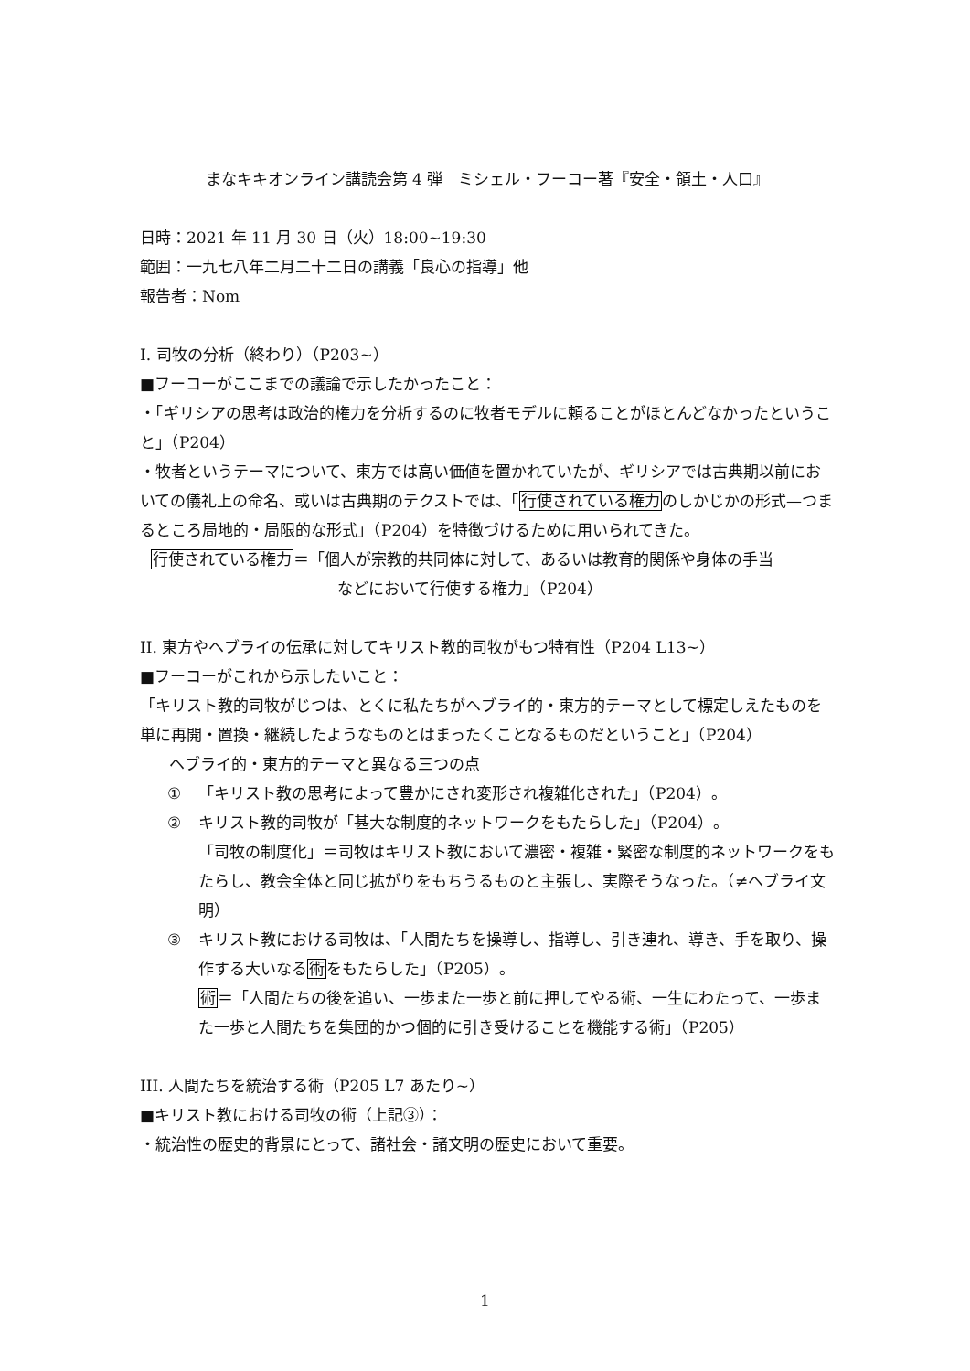まなキキオンライン講読会第 4 弾　ミシェル・フーコー著『安全・領土・人口』
日時：2021 年 11 月 30 日（火）18:00~19:30
範囲：一九七八年二月二十二日の講義「良心の指導」他
報告者：Nom
I. 司牧の分析（終わり）（P203~）
■フーコーがここまでの議論で示したかったこと：
・「ギリシアの思考は政治的権力を分析するのに牧者モデルに頼ることがほとんどなかったということ」（P204）
・牧者というテーマについて、東方では高い価値を置かれていたが、ギリシアでは古典期以前においての儀礼上の命名、或いは古典期のテクストでは、「行使されている権力のしかじかの形式—つまるところ局地的・局限的な形式」（P204）を特徴づけるために用いられてきた。
行使されている権力＝「個人が宗教的共同体に対して、あるいは教育的関係や身体の手当
などにおいて行使する権力」（P204）
II. 東方やヘブライの伝承に対してキリスト教的司牧がもつ特有性（P204 L13~）
■フーコーがこれから示したいこと：
「キリスト教的司牧がじつは、とくに私たちがヘブライ的・東方的テーマとして標定しえたものを単に再開・置換・継続したようなものとはまったくことなるものだということ」（P204）
ヘブライ的・東方的テーマと異なる三つの点
① 「キリスト教の思考によって豊かにされ変形され複雑化された」（P204）。
② キリスト教的司牧が「甚大な制度的ネットワークをもたらした」（P204）。
「司牧の制度化」＝司牧はキリスト教において濃密・複雑・緊密な制度的ネットワークをもたらし、教会全体と同じ拡がりをもちうるものと主張し、実際そうなった。（≠ヘブライ文明）
③ キリスト教における司牧は、「人間たちを操導し、指導し、引き連れ、導き、手を取り、操作する大いなる術をもたらした」（P205）。
術＝「人間たちの後を追い、一歩また一歩と前に押してやる術、一生にわたって、一歩また一歩と人間たちを集団的かつ個的に引き受けることを機能する術」（P205）
III. 人間たちを統治する術（P205 L7 あたり~）
■キリスト教における司牧の術（上記③）：
・統治性の歴史的背景にとって、諸社会・諸文明の歴史において重要。
1